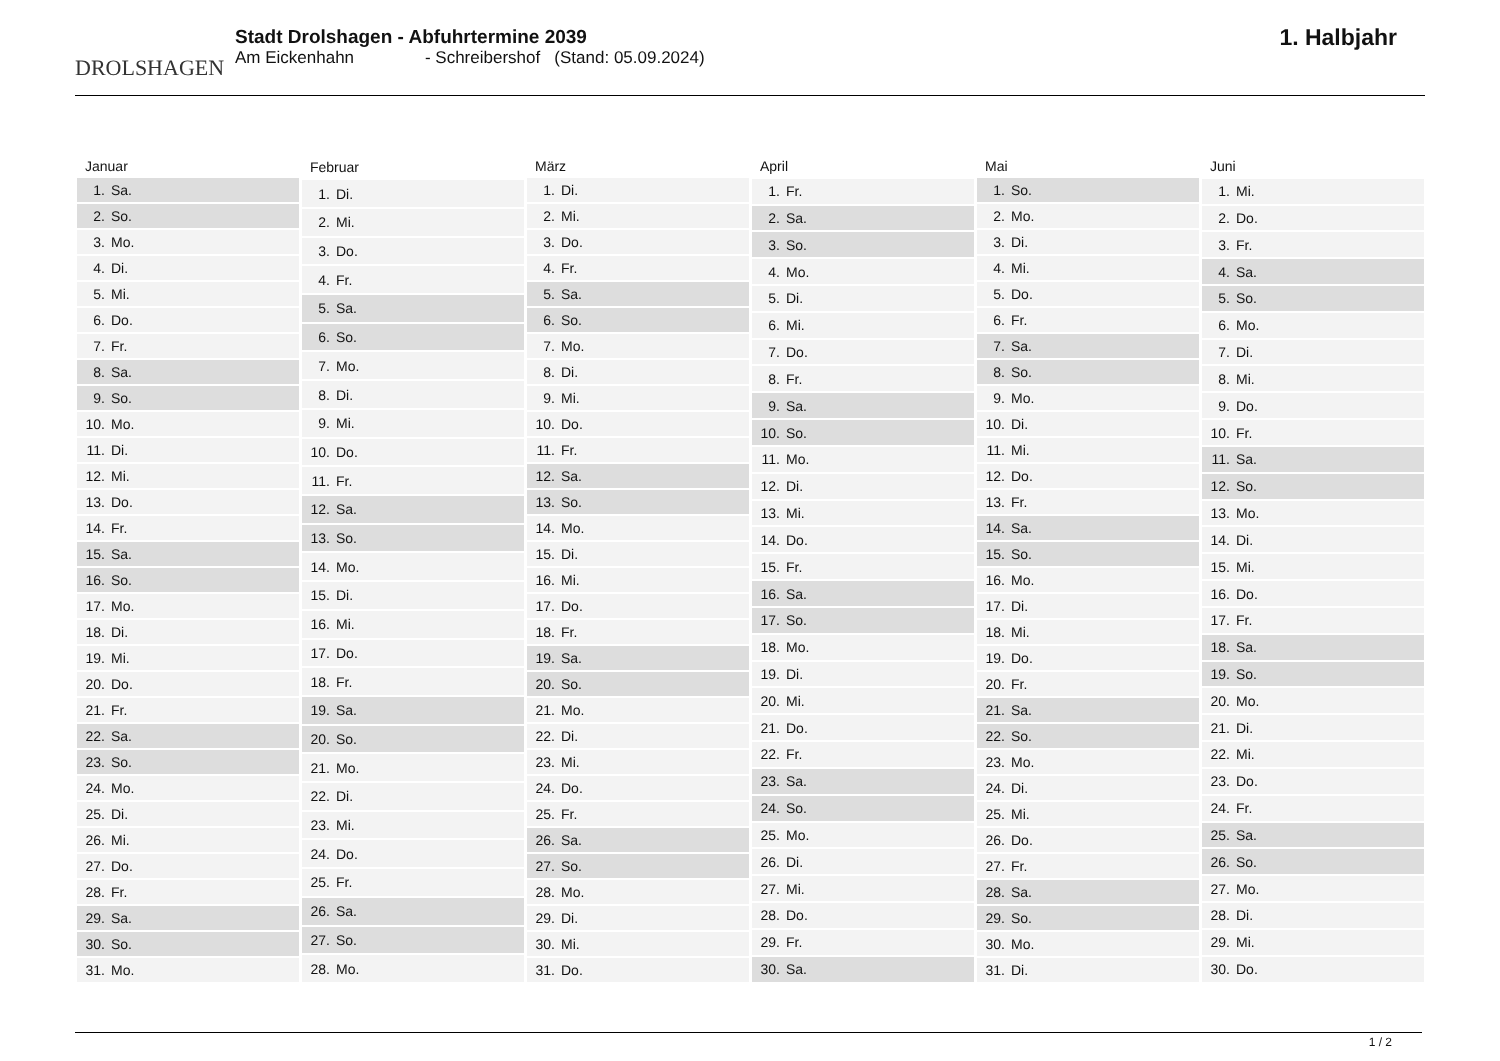DROLSHAGEN
Stadt Drolshagen - Abfuhrtermine 2039
Am Eickenhahn - Schreibershof (Stand: 05.09.2024)
1. Halbjahr
| Januar | |
| --- | --- |
| 1. | Sa. |
| 2. | So. |
| 3. | Mo. |
| 4. | Di. |
| 5. | Mi. |
| 6. | Do. |
| 7. | Fr. |
| 8. | Sa. |
| 9. | So. |
| 10. | Mo. |
| 11. | Di. |
| 12. | Mi. |
| 13. | Do. |
| 14. | Fr. |
| 15. | Sa. |
| 16. | So. |
| 17. | Mo. |
| 18. | Di. |
| 19. | Mi. |
| 20. | Do. |
| 21. | Fr. |
| 22. | Sa. |
| 23. | So. |
| 24. | Mo. |
| 25. | Di. |
| 26. | Mi. |
| 27. | Do. |
| 28. | Fr. |
| 29. | Sa. |
| 30. | So. |
| 31. | Mo. |
| Februar | |
| --- | --- |
| 1. | Di. |
| 2. | Mi. |
| 3. | Do. |
| 4. | Fr. |
| 5. | Sa. |
| 6. | So. |
| 7. | Mo. |
| 8. | Di. |
| 9. | Mi. |
| 10. | Do. |
| 11. | Fr. |
| 12. | Sa. |
| 13. | So. |
| 14. | Mo. |
| 15. | Di. |
| 16. | Mi. |
| 17. | Do. |
| 18. | Fr. |
| 19. | Sa. |
| 20. | So. |
| 21. | Mo. |
| 22. | Di. |
| 23. | Mi. |
| 24. | Do. |
| 25. | Fr. |
| 26. | Sa. |
| 27. | So. |
| 28. | Mo. |
| März | |
| --- | --- |
| 1. | Di. |
| 2. | Mi. |
| 3. | Do. |
| 4. | Fr. |
| 5. | Sa. |
| 6. | So. |
| 7. | Mo. |
| 8. | Di. |
| 9. | Mi. |
| 10. | Do. |
| 11. | Fr. |
| 12. | Sa. |
| 13. | So. |
| 14. | Mo. |
| 15. | Di. |
| 16. | Mi. |
| 17. | Do. |
| 18. | Fr. |
| 19. | Sa. |
| 20. | So. |
| 21. | Mo. |
| 22. | Di. |
| 23. | Mi. |
| 24. | Do. |
| 25. | Fr. |
| 26. | Sa. |
| 27. | So. |
| 28. | Mo. |
| 29. | Di. |
| 30. | Mi. |
| 31. | Do. |
| April | |
| --- | --- |
| 1. | Fr. |
| 2. | Sa. |
| 3. | So. |
| 4. | Mo. |
| 5. | Di. |
| 6. | Mi. |
| 7. | Do. |
| 8. | Fr. |
| 9. | Sa. |
| 10. | So. |
| 11. | Mo. |
| 12. | Di. |
| 13. | Mi. |
| 14. | Do. |
| 15. | Fr. |
| 16. | Sa. |
| 17. | So. |
| 18. | Mo. |
| 19. | Di. |
| 20. | Mi. |
| 21. | Do. |
| 22. | Fr. |
| 23. | Sa. |
| 24. | So. |
| 25. | Mo. |
| 26. | Di. |
| 27. | Mi. |
| 28. | Do. |
| 29. | Fr. |
| 30. | Sa. |
| Mai | |
| --- | --- |
| 1. | So. |
| 2. | Mo. |
| 3. | Di. |
| 4. | Mi. |
| 5. | Do. |
| 6. | Fr. |
| 7. | Sa. |
| 8. | So. |
| 9. | Mo. |
| 10. | Di. |
| 11. | Mi. |
| 12. | Do. |
| 13. | Fr. |
| 14. | Sa. |
| 15. | So. |
| 16. | Mo. |
| 17. | Di. |
| 18. | Mi. |
| 19. | Do. |
| 20. | Fr. |
| 21. | Sa. |
| 22. | So. |
| 23. | Mo. |
| 24. | Di. |
| 25. | Mi. |
| 26. | Do. |
| 27. | Fr. |
| 28. | Sa. |
| 29. | So. |
| 30. | Mo. |
| 31. | Di. |
| Juni | |
| --- | --- |
| 1. | Mi. |
| 2. | Do. |
| 3. | Fr. |
| 4. | Sa. |
| 5. | So. |
| 6. | Mo. |
| 7. | Di. |
| 8. | Mi. |
| 9. | Do. |
| 10. | Fr. |
| 11. | Sa. |
| 12. | So. |
| 13. | Mo. |
| 14. | Di. |
| 15. | Mi. |
| 16. | Do. |
| 17. | Fr. |
| 18. | Sa. |
| 19. | So. |
| 20. | Mo. |
| 21. | Di. |
| 22. | Mi. |
| 23. | Do. |
| 24. | Fr. |
| 25. | Sa. |
| 26. | So. |
| 27. | Mo. |
| 28. | Di. |
| 29. | Mi. |
| 30. | Do. |
1 / 2